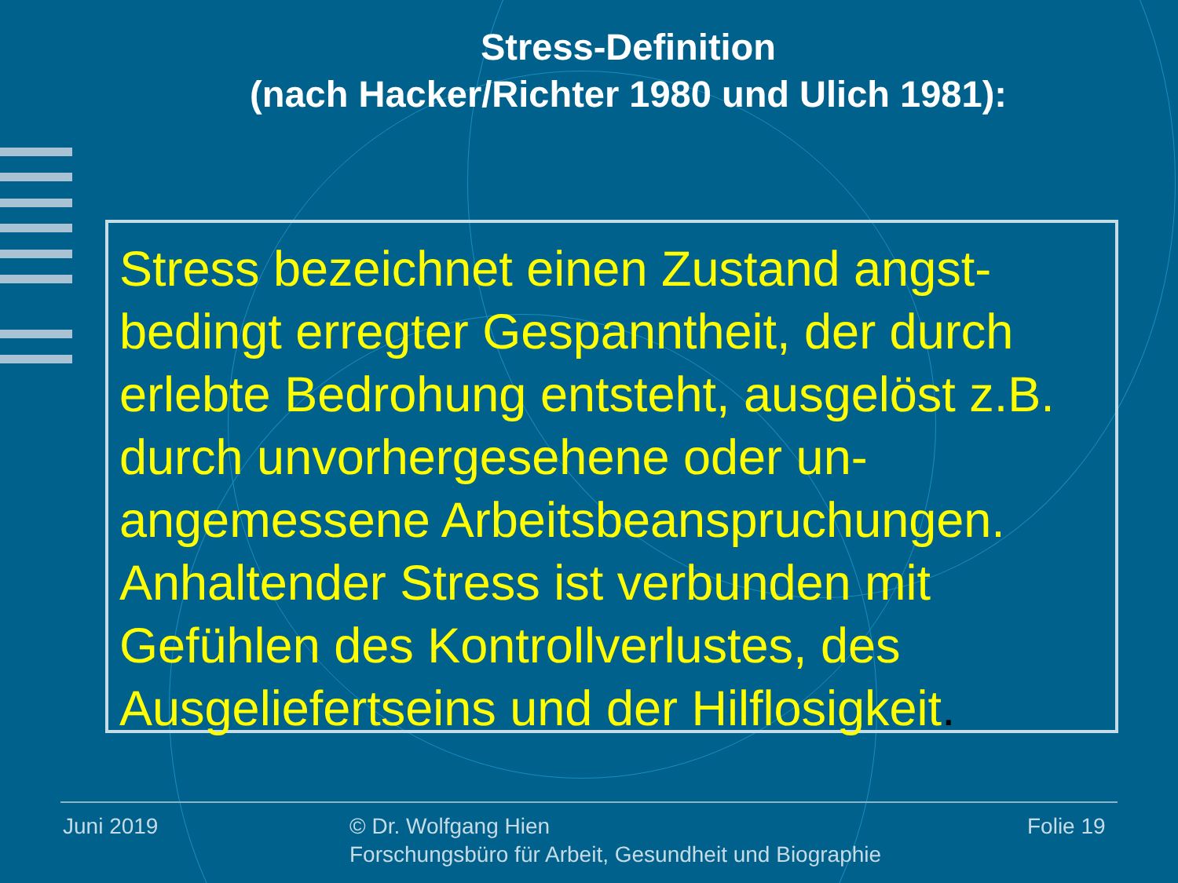Stress-Definition
(nach Hacker/Richter 1980 und Ulich 1981):
Stress bezeichnet einen Zustand angst-bedingt erregter Gespanntheit, der durch erlebte Bedrohung entsteht, ausgelöst z.B. durch unvorhergesehene oder un-angemessene Arbeitsbeanspruchungen. Anhaltender Stress ist verbunden mit Gefühlen des Kontrollverlustes, des Ausgeliefertseins und der Hilflosigkeit.
Juni 2019
© Dr. Wolfgang Hien
Forschungsbüro für Arbeit, Gesundheit und Biographie
Folie 19